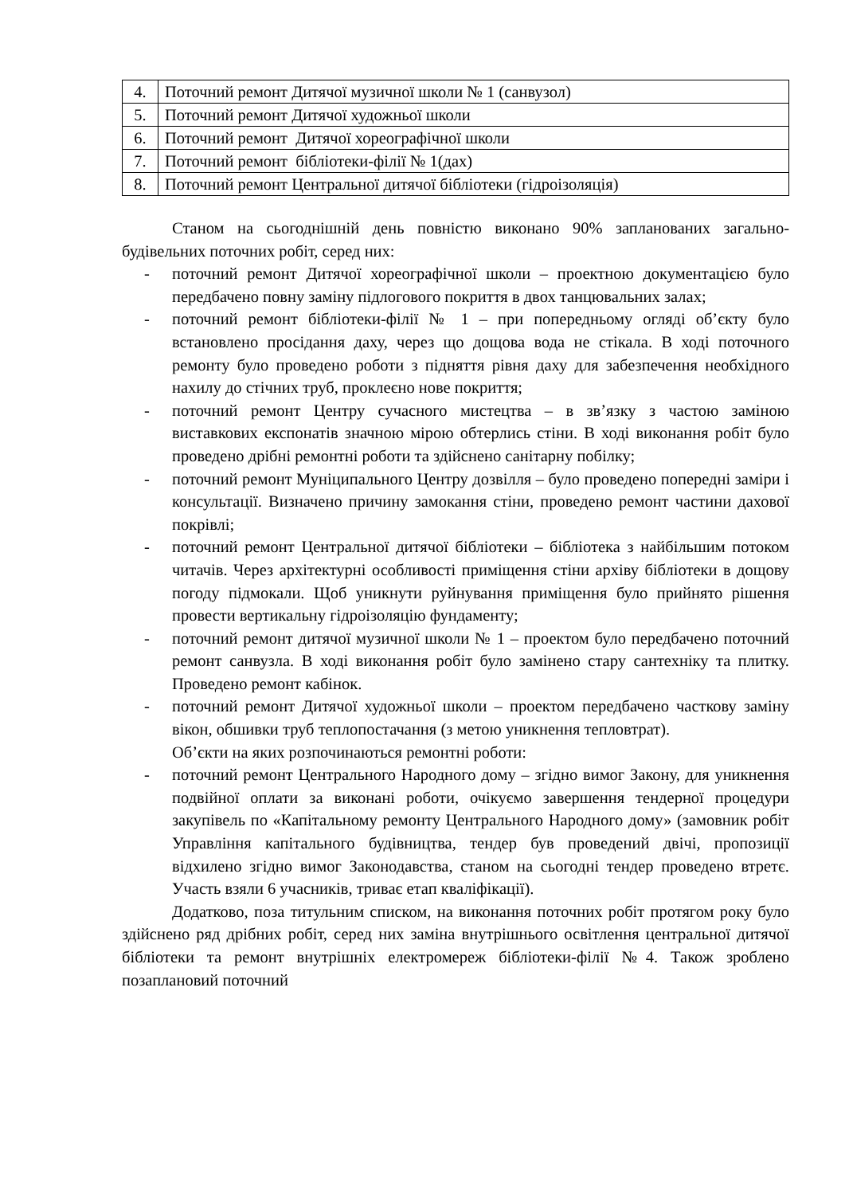| 4. | Поточний ремонт Дитячої музичної школи № 1 (санвузол) |
| 5. | Поточний ремонт Дитячої художньої школи |
| 6. | Поточний ремонт Дитячої хореографічної школи |
| 7. | Поточний ремонт бібліотеки-філії № 1(дах) |
| 8. | Поточний ремонт Центральної дитячої бібліотеки (гідроізоляція) |
Станом на сьогоднішній день повністю виконано 90% запланованих загально-будівельних поточних робіт, серед них:
- поточний ремонт Дитячої хореографічної школи – проектною документацією було передбачено повну заміну підлогового покриття в двох танцювальних залах;
- поточний ремонт бібліотеки-філії № 1 – при попередньому огляді об’єкту було встановлено просідання даху, через що дощова вода не стікала. В ході поточного ремонту було проведено роботи з підняття рівня даху для забезпечення необхідного нахилу до стічних труб, проклеєно нове покриття;
- поточний ремонт Центру сучасного мистецтва – в зв’язку з частою заміною виставкових експонатів значною мірою обтерлись стіни. В ході виконання робіт було проведено дрібні ремонтні роботи та здійснено санітарну побілку;
- поточний ремонт Муніципального Центру дозвілля – було проведено попередні заміри і консультації. Визначено причину замокання стіни, проведено ремонт частини дахової покрівлі;
- поточний ремонт Центральної дитячої бібліотеки – бібліотека з найбільшим потоком читачів. Через архітектурні особливості приміщення стіни архіву бібліотеки в дощову погоду підмокали. Щоб уникнути руйнування приміщення було прийнято рішення провести вертикальну гідроізоляцію фундаменту;
- поточний ремонт дитячої музичної школи № 1 – проектом було передбачено поточний ремонт санвузла. В ході виконання робіт було замінено стару сантехніку та плитку. Проведено ремонт кабінок.
- поточний ремонт Дитячої художньої школи – проектом передбачено часткову заміну вікон, обшивки труб теплопостачання (з метою уникнення тепловтрат).
Об’єкти на яких розпочинаються ремонтні роботи:
- поточний ремонт Центрального Народного дому – згідно вимог Закону, для уникнення подвійної оплати за виконані роботи, очікуємо завершення тендерної процедури закупівель по «Капітальному ремонту Центрального Народного дому» (замовник робіт Управління капітального будівництва, тендер був проведений двічі, пропозиції відхилено згідно вимог Законодавства, станом на сьогодні тендер проведено втретє. Участь взяли 6 учасників, триває етап кваліфікації).
Додатково, поза титульним списком, на виконання поточних робіт протягом року було здійснено ряд дрібних робіт, серед них заміна внутрішнього освітлення центральної дитячої бібліотеки та ремонт внутрішніх електромереж бібліотеки-філії №4. Також зроблено позаплановий поточний